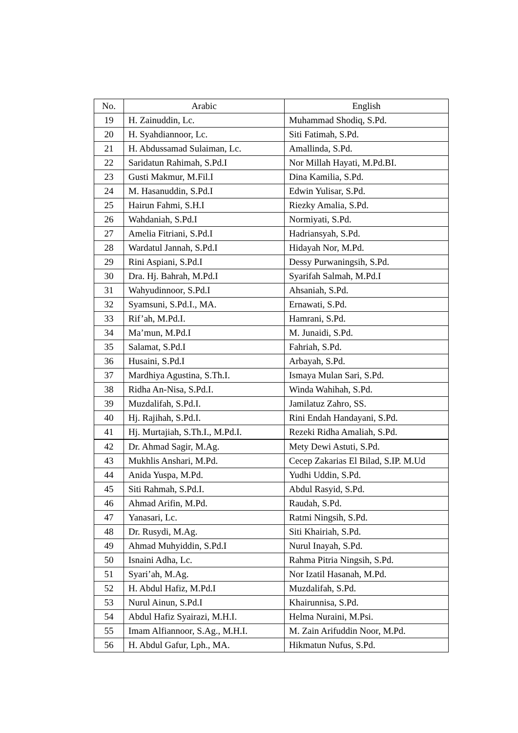| No. | Arabic | English |
| --- | --- | --- |
| 19 | H. Zainuddin, Lc. | Muhammad Shodiq, S.Pd. |
| 20 | H. Syahdiannoor, Lc. | Siti Fatimah, S.Pd. |
| 21 | H. Abdussamad Sulaiman, Lc. | Amallinda, S.Pd. |
| 22 | Saridatun Rahimah, S.Pd.I | Nor Millah Hayati, M.Pd.BI. |
| 23 | Gusti Makmur, M.Fil.I | Dina Kamilia, S.Pd. |
| 24 | M. Hasanuddin, S.Pd.I | Edwin Yulisar, S.Pd. |
| 25 | Hairun Fahmi, S.H.I | Riezky Amalia, S.Pd. |
| 26 | Wahdaniah, S.Pd.I | Normiyati, S.Pd. |
| 27 | Amelia Fitriani, S.Pd.I | Hadriansyah, S.Pd. |
| 28 | Wardatul Jannah, S.Pd.I | Hidayah Nor, M.Pd. |
| 29 | Rini Aspiani, S.Pd.I | Dessy Purwaningsih, S.Pd. |
| 30 | Dra. Hj. Bahrah, M.Pd.I | Syarifah Salmah, M.Pd.I |
| 31 | Wahyudinnoor, S.Pd.I | Ahsaniah, S.Pd. |
| 32 | Syamsuni, S.Pd.I., MA. | Ernawati, S.Pd. |
| 33 | Rif’ah, M.Pd.I. | Hamrani, S.Pd. |
| 34 | Ma’mun, M.Pd.I | M. Junaidi, S.Pd. |
| 35 | Salamat, S.Pd.I | Fahriah, S.Pd. |
| 36 | Husaini, S.Pd.I | Arbayah, S.Pd. |
| 37 | Mardhiya Agustina, S.Th.I. | Ismaya Mulan Sari, S.Pd. |
| 38 | Ridha An-Nisa, S.Pd.I. | Winda Wahihah, S.Pd. |
| 39 | Muzdalifah, S.Pd.I. | Jamilatuz Zahro, SS. |
| 40 | Hj. Rajihah, S.Pd.I. | Rini Endah Handayani, S.Pd. |
| 41 | Hj. Murtajiah, S.Th.I., M.Pd.I. | Rezeki Ridha Amaliah, S.Pd. |
| 42 | Dr. Ahmad Sagir, M.Ag. | Mety Dewi Astuti, S.Pd. |
| 43 | Mukhlis Anshari, M.Pd. | Cecep Zakarias El Bilad, S.IP. M.Ud |
| 44 | Anida Yuspa, M.Pd. | Yudhi Uddin, S.Pd. |
| 45 | Siti Rahmah, S.Pd.I. | Abdul Rasyid, S.Pd. |
| 46 | Ahmad Arifin, M.Pd. | Raudah, S.Pd. |
| 47 | Yanasari, Lc. | Ratmi Ningsih, S.Pd. |
| 48 | Dr. Rusydi, M.Ag. | Siti Khairiah, S.Pd. |
| 49 | Ahmad Muhyiddin, S.Pd.I | Nurul Inayah, S.Pd. |
| 50 | Isnaini Adha, Lc. | Rahma Pitria Ningsih, S.Pd. |
| 51 | Syari’ah, M.Ag. | Nor Izatil Hasanah, M.Pd. |
| 52 | H. Abdul Hafiz, M.Pd.I | Muzdalifah, S.Pd. |
| 53 | Nurul Ainun, S.Pd.I | Khairunnisa, S.Pd. |
| 54 | Abdul Hafiz Syairazi, M.H.I. | Helma Nuraini, M.Psi. |
| 55 | Imam Alfiannoor, S.Ag., M.H.I. | M. Zain Arifuddin Noor, M.Pd. |
| 56 | H. Abdul Gafur, Lph., MA. | Hikmatun Nufus, S.Pd. |